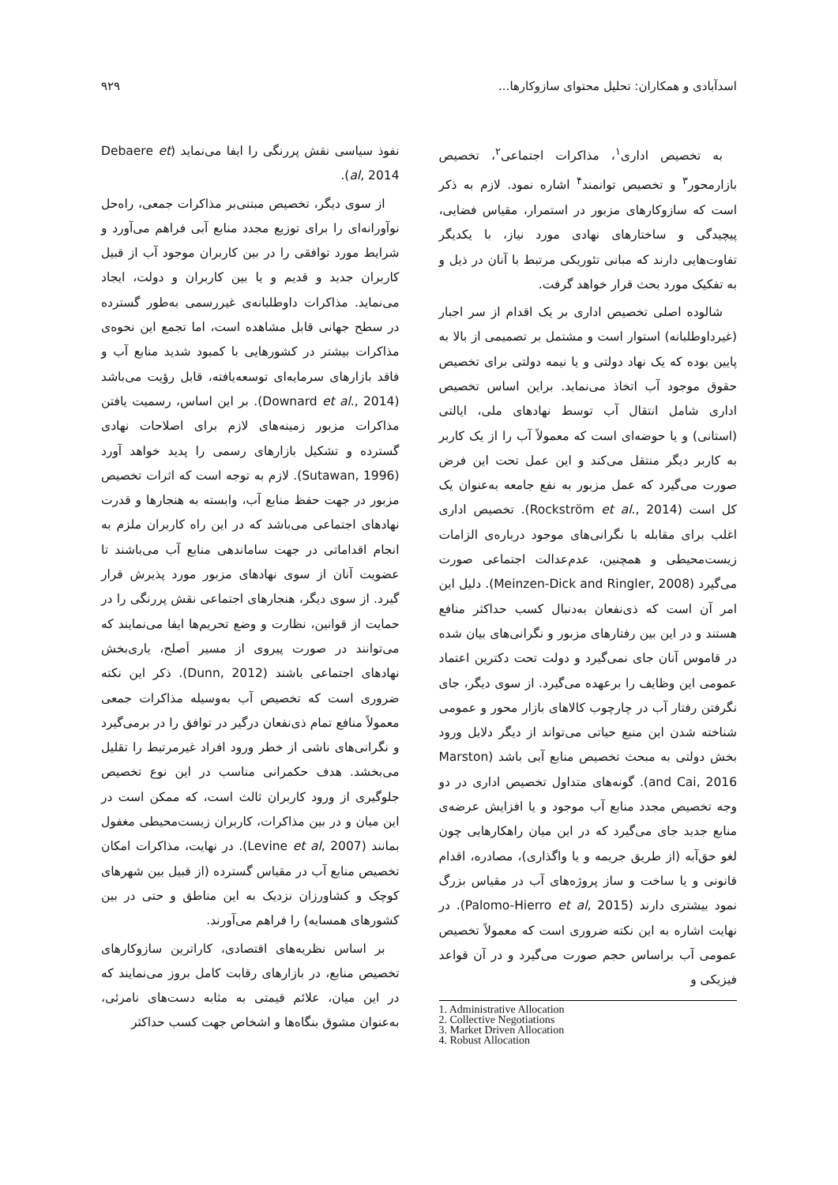اسدآبادی و همکاران: تحلیل محتوای سازوکارها... ۹۲۹
به تخصیص اداری<sup>۱</sup>، مذاکرات اجتماعی<sup>۲</sup>، تخصیص بازارمحور<sup>۳</sup> و تخصیص توانمند<sup>۴</sup> اشاره نمود. لازم به ذکر است که سازوکارهای مزبور در استمرار، مقیاس فضایی، پیچیدگی و ساختارهای نهادی مورد نیاز، با یکدیگر تفاوت‌هایی دارند که مبانی تئوریکی مرتبط با آنان در ذیل و به تفکیک مورد بحث قرار خواهد گرفت.
شالوده اصلی تخصیص اداری بر یک اقدام از سر اجبار (غیرداوطلبانه) استوار است و مشتمل بر تصمیمی از بالا به پایین بوده که یک نهاد دولتی و یا نیمه دولتی برای تخصیص حقوق موجود آب اتخاذ می‌نماید. براین اساس تخصیص اداری شامل انتقال آب توسط نهادهای ملی، ایالتی (استانی) و یا حوضه‌ای است که معمولاً آب را از یک کاربر به کاربر دیگر منتقل می‌کند و این عمل تحت این فرض صورت می‌گیرد که عمل مزبور به نفع جامعه به‌عنوان یک کل است (Rockström et al., 2014). تخصیص اداری اغلب برای مقابله با نگرانی‌های موجود درباره‌ی الزامات زیست‌محیطی و همچنین، عدم‌عدالت اجتماعی صورت می‌گیرد (Meinzen-Dick and Ringler, 2008). دلیل این امر آن است که ذی‌نفعان به‌دنبال کسب حداکثر منافع هستند و در این بین رفتارهای مزبور و نگرانی‌های بیان شده در قاموس آنان جای نمی‌گیرد و دولت تحت دکترین اعتماد عمومی این وظایف را برعهده می‌گیرد. از سوی دیگر، جای نگرفتن رفتار آب در چارچوب کالاهای بازار محور و عمومی شناخته شدن این منبع حیاتی می‌تواند از دیگر دلایل ورود بخش دولتی به مبحث تخصیص منابع آبی باشد (Marston and Cai, 2016). گونه‌های متداول تخصیص اداری در دو وجه تخصیص مجدد منابع آب موجود و یا افزایش عرضه‌ی منابع جدید جای می‌گیرد که در این میان راهکارهایی چون لغو حق‌آبه (از طریق جریمه و یا واگذاری)، مصادره، اقدام قانونی و یا ساخت و ساز پروژه‌های آب در مقیاس بزرگ نمود بیشتری دارند (Palomo-Hierro et al, 2015). در نهایت اشاره به این نکته ضروری است که معمولاً تخصیص عمومی آب براساس حجم صورت می‌گیرد و در آن قواعد فیزیکی و
1. Administrative Allocation
2. Collective Negotiations
3. Market Driven Allocation
4. Robust Allocation
نفوذ سیاسی نقش پررنگی را ایفا می‌نماید (Debaere et al, 2014).
از سوی دیگر، تخصیص مبتنی‌بر مذاکرات جمعی، راه‌حل نوآورانه‌ای را برای توزیع مجدد منابع آبی فراهم می‌آورد و شرایط مورد توافقی را در بین کاربران موجود آب از قبیل کاربران جدید و قدیم و یا بین کاربران و دولت، ایجاد می‌نماید. مذاکرات داوطلبانه‌ی غیررسمی به‌طور گسترده در سطح جهانی قابل مشاهده است، اما تجمع این نحوه‌ی مذاکرات بیشتر در کشورهایی با کمبود شدید منابع آب و فاقد بازارهای سرمایه‌ای توسعه‌یافته، قابل رؤیت می‌باشد (Downard et al., 2014). بر این اساس، رسمیت یافتن مذاکرات مزبور زمینه‌های لازم برای اصلاحات نهادی گسترده و تشکیل بازارهای رسمی را پدید خواهد آورد (Sutawan, 1996). لازم به توجه است که اثرات تخصیص مزبور در جهت حفظ منابع آب، وابسته به هنجارها و قدرت نهادهای اجتماعی می‌باشد که در این راه کاربران ملزم به انجام اقداماتی در جهت ساماندهی منابع آب می‌باشند تا عضویت آنان از سوی نهادهای مزبور مورد پذیرش قرار گیرد. از سوی دیگر، هنجارهای اجتماعی نقش پررنگی را در حمایت از قوانین، نظارت و وضع تحریم‌ها ایفا می‌نمایند که می‌توانند در صورت پیروی از مسیر اَصلح، یاری‌بخش نهادهای اجتماعی باشند (Dunn, 2012). ذکر این نکته ضروری است که تخصیص آب به‌وسیله مذاکرات جمعی معمولاً منافع تمام ذی‌نفعان درگیر در توافق را در برمی‌گیرد و نگرانی‌های ناشی از خطر ورود افراد غیرمرتبط را تقلیل می‌بخشد. هدف حکمرانی مناسب در این نوع تخصیص جلوگیری از ورود کاربران ثالث است، که ممکن است در این میان و در بین مذاکرات، کاربران زیست‌محیطی مغفول بمانند (Levine et al, 2007). در نهایت، مذاکرات امکان تخصیص منابع آب در مقیاس گسترده (از قبیل بین شهرهای کوچک و کشاورزان نزدیک به این مناطق و حتی در بین کشورهای همسایه) را فراهم می‌آورند.
بر اساس نظریه‌های اقتصادی، کاراترین سازوکارهای تخصیص منابع، در بازارهای رقابت کامل بروز می‌نمایند که در این میان، علائم قیمتی به مثابه دست‌های نامرئی، به‌عنوان مشوق بنگاه‌ها و اشخاص جهت کسب حداکثر